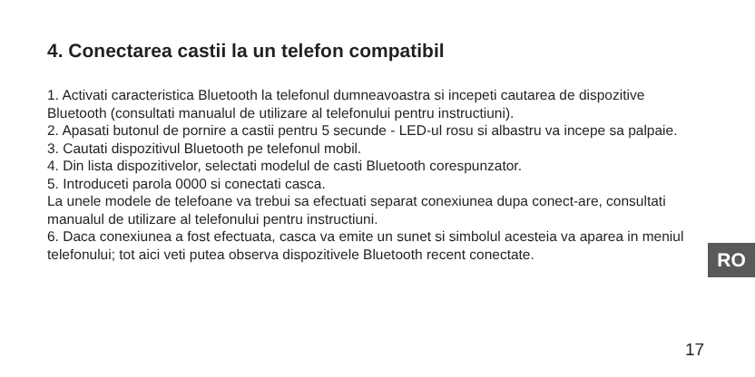4. Conectarea castii la un telefon compatibil
1. Activati caracteristica Bluetooth la telefonul dumneavoastra si incepeti cautarea de dispozitive Bluetooth (consultati manualul de utilizare al telefonului pentru instructiuni).
2. Apasati butonul de pornire a castii pentru 5 secunde - LED-ul rosu si albastru va incepe sa palpaie.
3. Cautati dispozitivul Bluetooth pe telefonul mobil.
4. Din lista dispozitivelor, selectati modelul de casti Bluetooth corespunzator.
5. Introduceti parola 0000 si conectati casca.
La unele modele de telefoane va trebui sa efectuati separat conexiunea dupa conect-are, consultati manualul de utilizare al telefonului pentru instructiuni.
6. Daca conexiunea a fost efectuata, casca va emite un sunet si simbolul acesteia va aparea in meniul telefonului; tot aici veti putea observa dispozitivele Bluetooth recent conectate.
RO
17